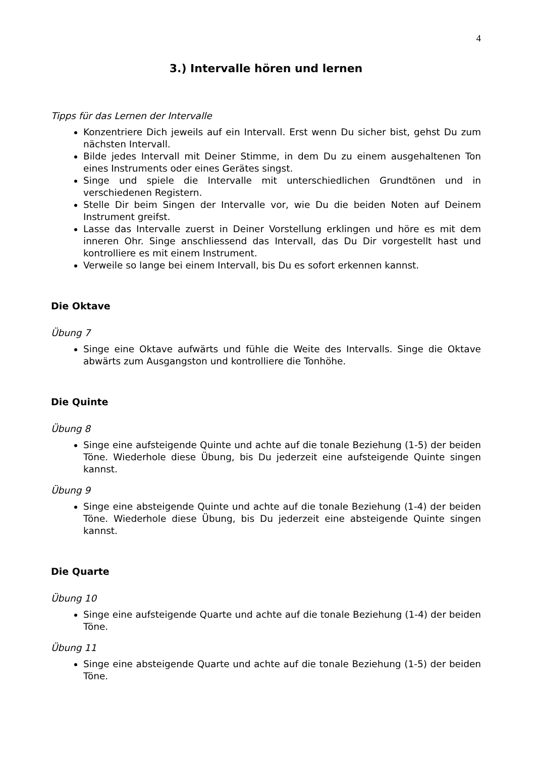4
3.) Intervalle hören und lernen
Tipps für das Lernen der Intervalle
Konzentriere Dich jeweils auf ein Intervall. Erst wenn Du sicher bist, gehst Du zum nächsten Intervall.
Bilde jedes Intervall mit Deiner Stimme, in dem Du zu einem ausgehaltenen Ton eines Instruments oder eines Gerätes singst.
Singe und spiele die Intervalle mit unterschiedlichen Grundtönen und in verschiedenen Registern.
Stelle Dir beim Singen der Intervalle vor, wie Du die beiden Noten auf Deinem Instrument greifst.
Lasse das Intervalle zuerst in Deiner Vorstellung erklingen und höre es mit dem inneren Ohr. Singe anschliessend das Intervall, das Du Dir vorgestellt hast und kontrolliere es mit einem Instrument.
Verweile so lange bei einem Intervall, bis Du es sofort erkennen kannst.
Die Oktave
Übung 7
Singe eine Oktave aufwärts und fühle die Weite des Intervalls. Singe die Oktave abwärts zum Ausgangston und kontrolliere die Tonhöhe.
Die Quinte
Übung 8
Singe eine aufsteigende Quinte und achte auf die tonale Beziehung (1-5) der beiden Töne. Wiederhole diese Übung, bis Du jederzeit eine aufsteigende Quinte singen kannst.
Übung 9
Singe eine absteigende Quinte und achte auf die tonale Beziehung (1-4) der beiden Töne. Wiederhole diese Übung, bis Du jederzeit eine absteigende Quinte singen kannst.
Die Quarte
Übung 10
Singe eine aufsteigende Quarte und achte auf die tonale Beziehung (1-4) der beiden Töne.
Übung 11
Singe eine absteigende Quarte und achte auf die tonale Beziehung (1-5) der beiden Töne.